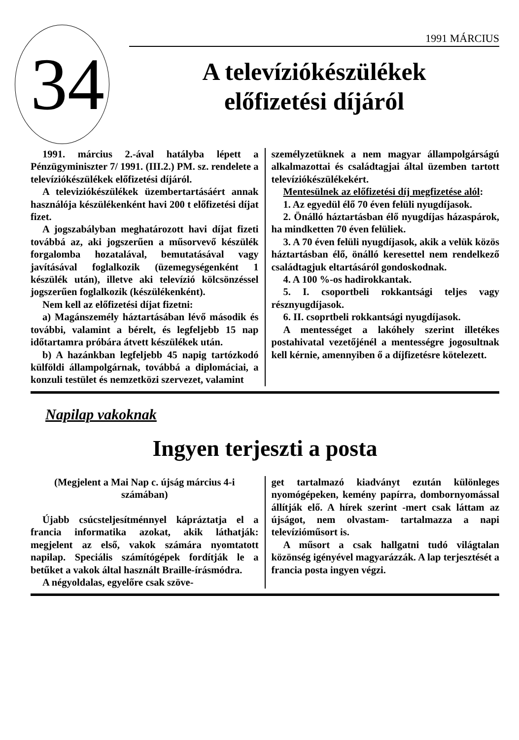34
1991 MÁRCIUS
A televíziókészülékek
előfizetési díjáról
1991. március 2.-ával hatályba lépett a Pénzügyminiszter 7/ 1991. (III.2.) PM. sz. rendelete a televíziókészülékek előfizetési díjáról.
A televiziókészülékek üzembertartásáért annak használója készülékenként havi 200 t előfizetési díjat fizet.
A jogszabályban meghatározott havi díjat fizeti továbbá az, aki jogszerűen a műsorvevő készülék forgalomba hozatalával, bemutatásával vagy javításával foglalkozik (üzemegységenként 1 készülék után), illetve aki televízió kölcsönzéssel jogszerűen foglalkozik (készülékenként).
Nem kell az előfizetési díjat fizetni:
a) Magánszemély háztartásában lévő második és további, valamint a bérelt, és legfeljebb 15 nap időtartamra próbára átvett készülékek után.
b) A hazánkban legfeljebb 45 napig tartózkodó külföldi állampolgárnak, továbbá a diplomáciai, a konzuli testület és nemzetközi szervezet, valamint
személyzetüknek a nem magyar állampolgárságú alkalmazottai és családtagjai által üzemben tartott televíziókészülékekért.
Mentesülnek az előfizetési díj megfizetése alól:
1. Az egyedül élő 70 éven felüli nyugdíjasok.
2. Önálló háztartásban élő nyugdíjas házaspárok, ha mindketten 70 éven felüliek.
3. A 70 éven felüli nyugdíjasok, akik a velük közös háztartásban élő, önálló keresettel nem rendelkező családtagjuk eltartásáról gondoskodnak.
4. A 100 %-os hadirokkantak.
5. I. csoportbeli rokkantsági teljes vagy résznyugdíjasok.
6. II. csoprtbeli rokkantsági nyugdíjasok.
A mentességet a lakóhely szerint illetékes postahivatal vezetőjénél a mentességre jogosultnak kell kérnie, amennyiben ő a díjfizetésre kötelezett.
Napilap vakoknak
Ingyen terjeszti a posta
(Megjelent a Mai Nap c. újság március 4-i számában)
Újabb csúcsteljesítménnyel kápráztatja el a francia informatika azokat, akik láthatják: megjelent az első, vakok számára nyomtatott napilap. Speciális számítógépek fordítják le a betűket a vakok által használt Braille-írásmódra.
A négyoldalas, egyelőre csak szöve-
get tartalmazó kiadványt ezután különleges nyomógépeken, kemény papírra, dombornyomással állítják elő. A hírek szerint -mert csak láttam az újságot, nem olvastam- tartalmazza a napi televízióműsort is.
A műsort a csak hallgatni tudó világtalan közönség igényével magyarázzák. A lap terjesztését a francia posta ingyen végzi.